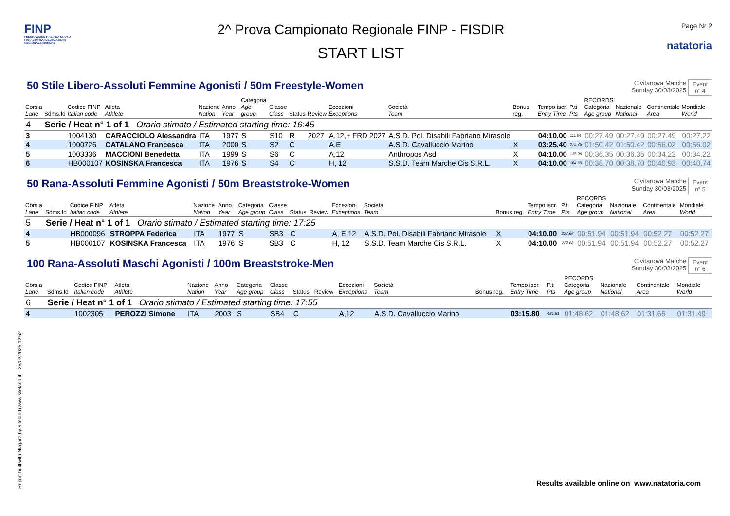FINP
FEDERAZIONE ITALIANA NUOTO PARALIMPICO DELEGAZIONE REGIONALE MARCHE
2^ Prova Campionato Regionale FINP - FISDIR
START LIST
Page Nr 2
natatoria
50 Stile Libero-Assoluti Femmine Agonisti / 50m Freestyle-Women
Civitanova Marche
Sunday 30/03/2025
Event
n° 4
| Corsia Lane | Sdms.Id | Codice FINP Italian code | Atleta Athlete | Nazione Nation | Anno Year | Categoria Age group | Classe Class | Status | Review | Eccezioni Exceptions | Società Team | Bonus reg. | Tempo iscr. Entry Time | P.ti Pts | RECORDS Categoria Age group | Nazionale National | Continentale Area | Mondiale World |
| --- | --- | --- | --- | --- | --- | --- | --- | --- | --- | --- | --- | --- | --- | --- | --- | --- | --- | --- |
| 4 | Serie / Heat n° 1 of 1 Orario stimato / Estimated starting time: 16:45 | | | | | | | | | | | | | | | | | |
| 3 | | 1004130 | CARACCIOLO Alessandra | ITA | 1977 | S | S10 | R | 2027 | A,12,+ FRD 2027 | A.S.D. Pol. Disabili Fabriano Mirasole | | 04:10.00 | 111.04 | 00:27.49 | 00:27.49 | 00:27.49 | 00:27.22 |
| 4 | | 1000726 | CATALANO Francesca | ITA | 2000 | S | S2 | C | | A,E | A.S.D. Cavalluccio Marino | X | 03:25.40 | 275.75 | 01:50.42 | 01:50.42 | 00:56.02 | 00:56.02 |
| 5 | | 1003336 | MACCIONI Benedetta | ITA | 1999 | S | S6 | C | | A,12 | Anthropos Asd | X | 04:10.00 | 135.96 | 00:36.35 | 00:36.35 | 00:34.22 | 00:34.22 |
| 6 | | HB000107 | KOSINSKA Francesca | ITA | 1976 | S | S4 | C | | H, 12 | S.S.D. Team Marche Cis S.R.L. | X | 04:10.00 | 164.60 | 00:38.70 | 00:38.70 | 00:40.93 | 00:40.74 |
50 Rana-Assoluti Femmine Agonisti / 50m Breaststroke-Women
Civitanova Marche
Sunday 30/03/2025
Event
n° 5
| Corsia Lane | Sdms.Id | Codice FINP Italian code | Atleta Athlete | Nazione Nation | Anno Year | Categoria Age group | Classe Class | Status | Review | Eccezioni Exceptions | Società Team | Bonus reg. | Tempo iscr. Entry Time | P.ti Pts | RECORDS Categoria Age group | Nazionale National | Continentale Area | Mondiale World |
| --- | --- | --- | --- | --- | --- | --- | --- | --- | --- | --- | --- | --- | --- | --- | --- | --- | --- | --- |
| 5 | Serie / Heat n° 1 of 1 Orario stimato / Estimated starting time: 17:25 | | | | | | | | | | | | | | | | | |
| 4 | | HB000096 | STROPPA Federica | ITA | 1977 | S | SB3 | C | | A, E,12 | A.S.D. Pol. Disabili Fabriano Mirasole | X | 04:10.00 | 227.68 | 00:51.94 | 00:51.94 | 00:52.27 | 00:52.27 |
| 5 | | HB000107 | KOSINSKA Francesca | ITA | 1976 | S | SB3 | C | | H, 12 | S.S.D. Team Marche Cis S.R.L. | X | 04:10.00 | 227.68 | 00:51.94 | 00:51.94 | 00:52.27 | 00:52.27 |
100 Rana-Assoluti Maschi Agonisti / 100m Breaststroke-Men
Civitanova Marche
Sunday 30/03/2025
Event
n° 6
| Corsia Lane | Sdms.Id | Codice FINP Italian code | Atleta Athlete | Nazione Nation | Anno Year | Categoria Age group | Classe Class | Status | Review | Eccezioni Exceptions | Società Team | Bonus reg. | Tempo iscr. Entry Time | P.ti Pts | RECORDS Categoria Age group | Nazionale National | Continentale Area | Mondiale World |
| --- | --- | --- | --- | --- | --- | --- | --- | --- | --- | --- | --- | --- | --- | --- | --- | --- | --- | --- |
| 6 | Serie / Heat n° 1 of 1 Orario stimato / Estimated starting time: 17:55 | | | | | | | | | | | | | | | | | |
| 4 | | 1002305 | PEROZZI Simone | ITA | 2003 | S | SB4 | C | | A,12 | A.S.D. Cavalluccio Marino | | 03:15.80 | 481.61 | 01:48.62 | 01:48.62 | 01:31.66 | 01:31.49 |
Results available online on www.natatoria.com
Report built with Niagara by Siteland (www.siteland.it) - 25/03/2025 12:52